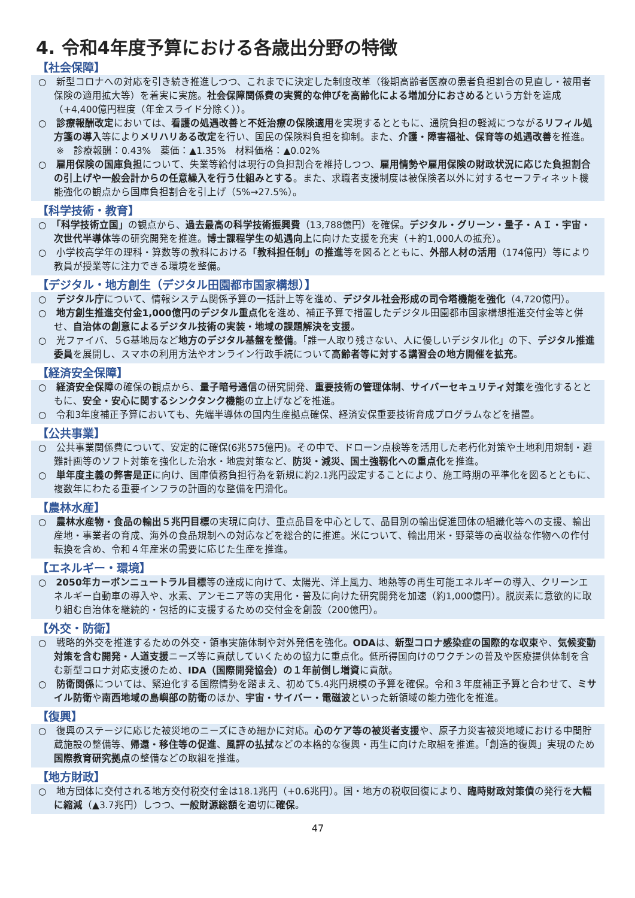4. 令和4年度予算における各歳出分野の特徴
【社会保障】
○　新型コロナへの対応を引き続き推進しつつ、これまでに決定した制度改革（後期高齢者医療の患者負担割合の見直し・被用者保険の適用拡大等）を着実に実施。社会保障関係費の実質的な伸びを高齢化による増加分におさめるという方針を達成（+4,400億円程度（年金スライド分除く））。
○　診療報酬改定においては、看護の処遇改善と不妊治療の保険適用を実現するとともに、通院負担の軽減につながるリフィル処方箋の導入等によりメリハリある改定を行い、国民の保険料負担を抑制。また、介護・障害福祉、保育等の処遇改善を推進。
※　診療報酬：0.43%　薬価：▲1.35%　材料価格：▲0.02%
○　雇用保険の国庫負担について、失業等給付は現行の負担割合を維持しつつ、雇用情勢や雇用保険の財政状況に応じた負担割合の引上げや一般会計からの任意繰入を行う仕組みとする。また、求職者支援制度は被保険者以外に対するセーフティネット機能強化の観点から国庫負担割合を引上げ（5%→27.5%）。
【科学技術・教育】
○　「科学技術立国」の観点から、過去最高の科学技術振興費（13,788億円）を確保。デジタル・グリーン・量子・ＡＩ・宇宙・次世代半導体等の研究開発を推進。博士課程学生の処遇向上に向けた支援を充実（＋約1,000人の拡充）。
○　小学校高学年の理科・算数等の教科における「教科担任制」の推進等を図るとともに、外部人材の活用（174億円）等により教員が授業等に注力できる環境を整備。
【デジタル・地方創生（デジタル田園都市国家構想）】
○　デジタル庁について、情報システム関係予算の一括計上等を進め、デジタル社会形成の司令塔機能を強化（4,720億円）。
○　地方創生推進交付金1,000億円のデジタル重点化を進め、補正予算で措置したデジタル田園都市国家構想推進交付金等と併せ、自治体の創意によるデジタル技術の実装・地域の課題解決を支援。
○　光ファイバ、５G基地局など地方のデジタル基盤を整備。「誰一人取り残さない、人に優しいデジタル化」の下、デジタル推進委員を展開し、スマホの利用方法やオンライン行政手続について高齢者等に対する講習会の地方開催を拡充。
【経済安全保障】
○　経済安全保障の確保の観点から、量子暗号通信の研究開発、重要技術の管理体制、サイバーセキュリティ対策を強化するとともに、安全・安心に関するシンクタンク機能の立上げなどを推進。
○　令和3年度補正予算においても、先端半導体の国内生産拠点確保、経済安保重要技術育成プログラムなどを措置。
【公共事業】
○　公共事業関係費について、安定的に確保(6兆575億円)。その中で、ドローン点検等を活用した老朽化対策や土地利用規制・避難計画等のソフト対策を強化した治水・地震対策など、防災・減災、国土強靱化への重点化を推進。
○　単年度主義の弊害是正に向け、国庫債務負担行為を新規に約2.1兆円設定することにより、施工時期の平準化を図るとともに、複数年にわたる重要インフラの計画的な整備を円滑化。
【農林水産】
○　農林水産物・食品の輸出５兆円目標の実現に向け、重点品目を中心として、品目別の輸出促進団体の組織化等への支援、輸出産地・事業者の育成、海外の食品規制への対応などを総合的に推進。米について、輸出用米・野菜等の高収益な作物への作付転換を含め、令和４年産米の需要に応じた生産を推進。
【エネルギー・環境】
○　2050年カーボンニュートラル目標等の達成に向けて、太陽光、洋上風力、地熱等の再生可能エネルギーの導入、クリーンエネルギー自動車の導入や、水素、アンモニア等の実用化・普及に向けた研究開発を加速（約1,000億円）。脱炭素に意欲的に取り組む自治体を継続的・包括的に支援するための交付金を創設（200億円）。
【外交・防衛】
○　戦略的外交を推進するための外交・領事実施体制や対外発信を強化。ODAは、新型コロナ感染症の国際的な収束や、気候変動対策を含む開発・人道支援ニーズ等に貢献していくための協力に重点化。低所得国向けのワクチンの普及や医療提供体制を含む新型コロナ対応支援のため、IDA（国際開発協会）の１年前倒し増資に貢献。
○　防衛関係については、緊迫化する国際情勢を踏まえ、初めて5.4兆円規模の予算を確保。令和３年度補正予算と合わせて、ミサイル防衛や南西地域の島嶼部の防衛のほか、宇宙・サイバー・電磁波といった新領域の能力強化を推進。
【復興】
○　復興のステージに応じた被災地のニーズにきめ細かに対応。心のケア等の被災者支援や、原子力災害被災地域における中間貯蔵施設の整備等、帰還・移住等の促進、風評の払拭などの本格的な復興・再生に向けた取組を推進。「創造的復興」実現のため国際教育研究拠点の整備などの取組を推進。
【地方財政】
○　地方団体に交付される地方交付税交付金は18.1兆円（+0.6兆円）。国・地方の税収回復により、臨時財政対策債の発行を大幅に縮減（▲3.7兆円）しつつ、一般財源総額を適切に確保。
47